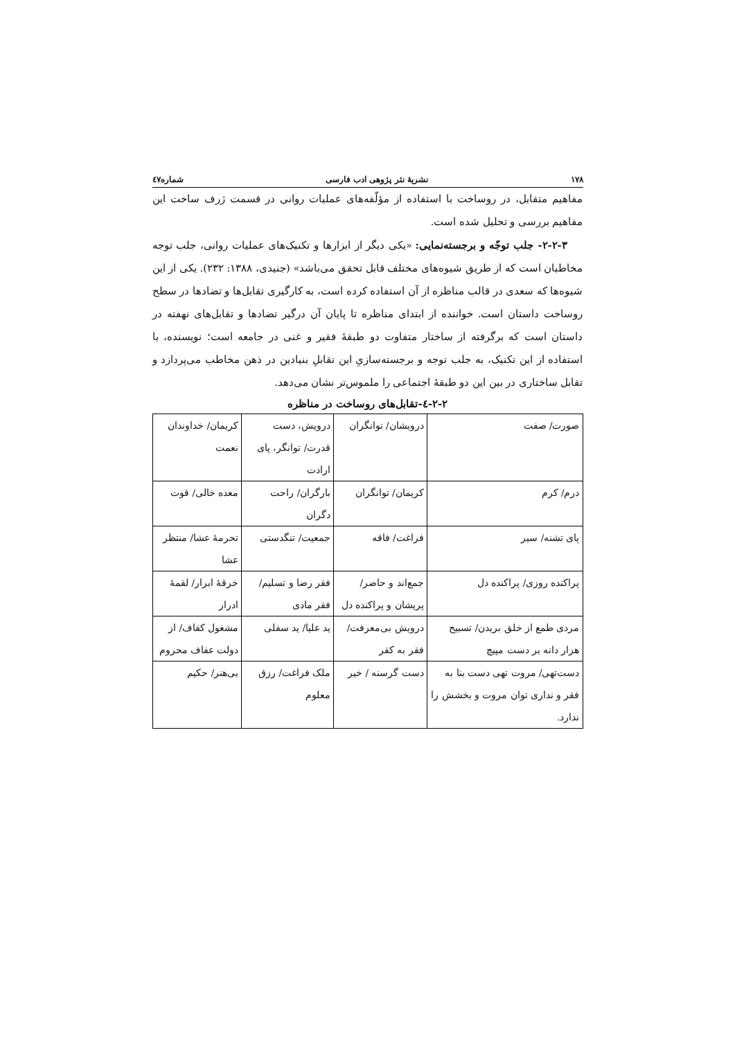۱۷۸ نشریهٔ نثر پژوهی ادب فارسی شماره٤۷
مفاهیم متقابل، در روساخت با استفاده از مؤلّفه‌های عملیات روانی در قسمت ژرف ساخت این مفاهیم بررسی و تحلیل شده است.
۲-۲-۳- جلب توجّه و برجسته‌نمایی: «یکی دیگر از ابزارها و تکنیک‌های عملیات روانی، جلب توجه مخاطبان است که از طریق شیوه‌های مختلف قابل تحقق می‌باشد» (جنیدی، ۱۳۸۸: ۲۳۲). یکی از این شیوه‌ها که سعدی در قالب مناظره از آن استفاده کرده است، به کارگیری تقابل‌ها و تضادها در سطح روساخت داستان است. خواننده از ابتدای مناظره تا پایان آن درگیر تضادها و تقابل‌های نهفته در داستان است که برگرفته از ساختار متفاوت دو طبقهٔ فقیر و غنی در جامعه است؛ نویسنده، با استفاده از این تکنیک، به جلب توجه و برجسته‌سازیِ این تقابلِ بنیادین در ذهن مخاطب می‌پردازد و تقابل ساختاری در بین این دو طبقهٔ اجتماعی را ملموس‌تر نشان می‌دهد.
۲-۲-٤-تقابل‌های روساخت در مناظره
| صورت/ صفت | درویشان/ توانگران | درویش، دست قدرت/ توانگر، پای ارادت | کریمان/ خداوندان نعمت |
| درم/ کرم | کریمان/ توانگران | بارگران/ راحت دگران | معده خالی/ قوت |
| پای تشنه/ سیر | فراغت/ فاقه | جمعیت/ تنگدستی | تحرمهٔ عشا/ منتظر عشا |
| پراکنده روزی/ پراکنده دل | جمع‌اند و حاضر/ پریشان و پراکنده دل | فقر رضا و تسلیم/ فقر مادی | خرقهٔ ابرار/ لقمهٔ ادرار |
| مردی طمع از خلق بریدن/ تسبیح هزار دانه بر دست مپیچ | درویش بی‌معرفت/ فقر به کفر | ید علیا/ ید سفلی | مشغول کفاف/ از دولت عفاف محروم |
| دست‌تهی/ مروت تهی دست بنا به فقر و نداری توان مروت و بخشش را ندارد. | دست گرسنه / خیر | ملک فراغت/ رزق معلوم | بی‌هنر/ حکیم |